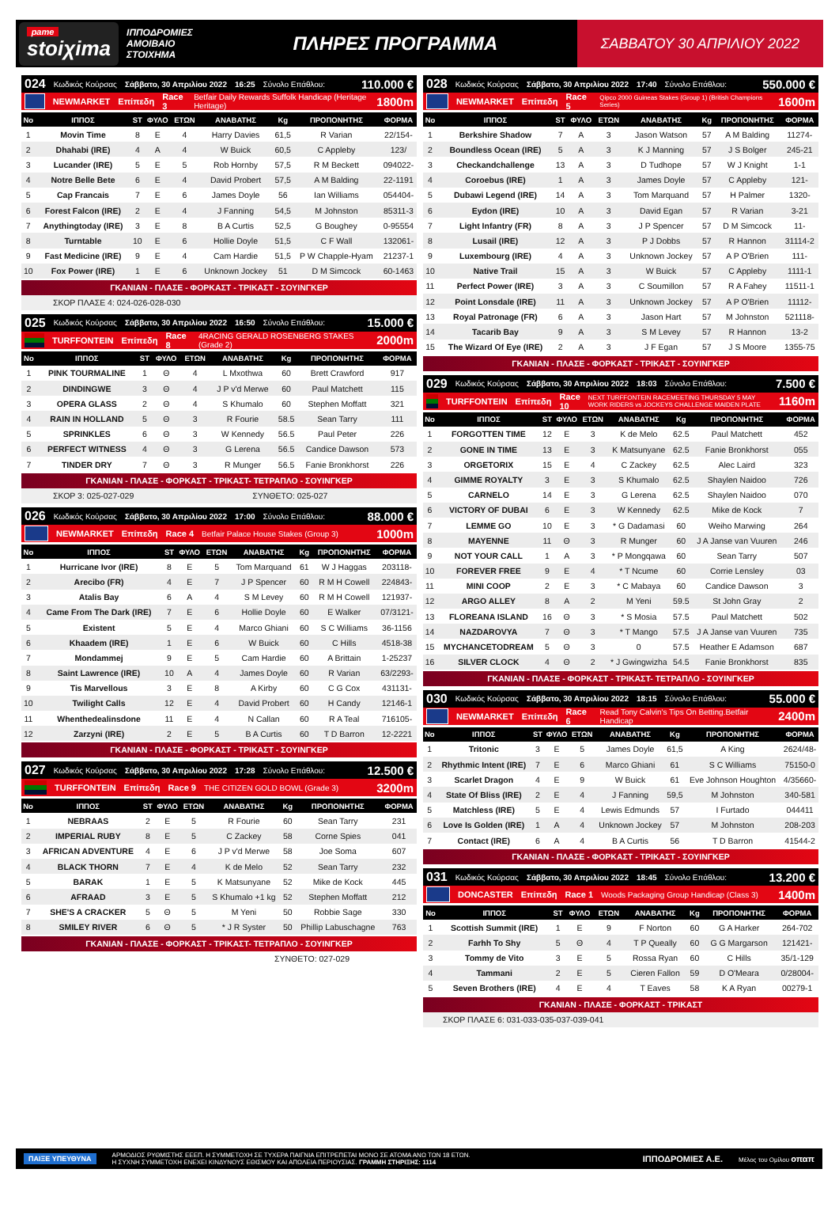pame
stoiχima
ΙΠΠΟΔΡΟΜΙΕΣ ΑΜΟΙΒΑΙΟ ΣΤΟΙΧΗΜΑ
ΠΛΗΡΕΣ ΠΡΟΓΡΑΜΜΑ
ΣΑΒΒΑΤΟΥ 30 ΑΠΡΙΛΙΟΥ 2022
024 Κωδικός Κούρσας Σάββατο, 30 Απριλίου 2022 16:25 Σύνολο Επάθλου: 110.000 €
NEWMARKET Επίπεδη Race 3 Betfair Daily Rewards Suffolk Handicap (Heritage Heritage) 1800m
| Νο | ΙΠΠΟΣ | ST | ΦΥΛΟ | ΕΤΩΝ | ΑΝΑΒΑΤΗΣ | Kg | ΠΡΟΠΟΝΗΤΗΣ | ΦΟΡΜΑ |
| --- | --- | --- | --- | --- | --- | --- | --- | --- |
| 1 | Movin Time | 8 | E | 4 | Harry Davies | 61,5 | R Varian | 22/154- |
| 2 | Dhahabi (IRE) | 4 | A | 4 | W Buick | 60,5 | C Appleby | 123/ |
| 3 | Lucander (IRE) | 5 | E | 5 | Rob Hornby | 57,5 | R M Beckett | 094022- |
| 4 | Notre Belle Bete | 6 | E | 4 | David Probert | 57,5 | A M Balding | 22-1191 |
| 5 | Cap Francais | 7 | E | 6 | James Doyle | 56 | Ian Williams | 054404- |
| 6 | Forest Falcon (IRE) | 2 | E | 4 | J Fanning | 54,5 | M Johnston | 85311-3 |
| 7 | Anythingtoday (IRE) | 3 | E | 8 | B A Curtis | 52,5 | G Boughey | 0-95554 |
| 8 | Turntable | 10 | E | 6 | Hollie Doyle | 51,5 | C F Wall | 132061- |
| 9 | Fast Medicine (IRE) | 9 | E | 4 | Cam Hardie | 51,5 | P W Chapple-Hyam | 21237-1 |
| 10 | Fox Power (IRE) | 1 | E | 6 | Unknown Jockey | 51 | D M Simcock | 60-1463 |
ΓΚΑΝΙΑΝ - ΠΛΑΣΕ - ΦΟΡΚΑΣΤ - ΤΡΙΚΑΣΤ - ΣΟΥΙΝΓΚΕΡ
ΣΚΟΡ ΠΛΑΣΕ 4: 024-026-028-030
025 Κωδικός Κούρσας Σάββατο, 30 Απριλίου 2022 16:50 Σύνολο Επάθλου: 15.000 €
TURFFONTEIN Επίπεδη Race 8 4RACING GERALD ROSENBERG STAKES (Grade 2) 2000m
| Νο | ΙΠΠΟΣ | ST | ΦΥΛΟ | ΕΤΩΝ | ΑΝΑΒΑΤΗΣ | Kg | ΠΡΟΠΟΝΗΤΗΣ | ΦΟΡΜΑ |
| --- | --- | --- | --- | --- | --- | --- | --- | --- |
| 1 | PINK TOURMALINE | 1 | Θ | 4 | L Mxothwa | 60 | Brett Crawford | 917 |
| 2 | DINDINGWE | 3 | Θ | 4 | J P v'd Merwe | 60 | Paul Matchett | 115 |
| 3 | OPERA GLASS | 2 | Θ | 4 | S Khumalo | 60 | Stephen Moffatt | 321 |
| 4 | RAIN IN HOLLAND | 5 | Θ | 3 | R Fourie | 58.5 | Sean Tarry | 111 |
| 5 | SPRINKLES | 6 | Θ | 3 | W Kennedy | 56.5 | Paul Peter | 226 |
| 6 | PERFECT WITNESS | 4 | Θ | 3 | G Lerena | 56.5 | Candice Dawson | 573 |
| 7 | TINDER DRY | 7 | Θ | 3 | R Munger | 56.5 | Fanie Bronkhorst | 226 |
ΓΚΑΝΙΑΝ - ΠΛΑΣΕ - ΦΟΡΚΑΣΤ - ΤΡΙΚΑΣΤ- ΤΕΤΡΑΠΛΟ - ΣΟΥΙΝΓΚΕΡ
ΣΚΟΡ 3: 025-027-029 ΣΥΝΘΕΤΟ: 025-027
026 Κωδικός Κούρσας Σάββατο, 30 Απριλίου 2022 17:00 Σύνολο Επάθλου: 88.000 €
NEWMARKET Επίπεδη Race 4 Betfair Palace House Stakes (Group 3) 1000m
| Νο | ΙΠΠΟΣ | ST | ΦΥΛΟ | ΕΤΩΝ | ΑΝΑΒΑΤΗΣ | Kg | ΠΡΟΠΟΝΗΤΗΣ | ΦΟΡΜΑ |
| --- | --- | --- | --- | --- | --- | --- | --- | --- |
| 1 | Hurricane Ivor (IRE) | 8 | E | 5 | Tom Marquand | 61 | W J Haggas | 203118- |
| 2 | Arecibo (FR) | 4 | E | 7 | J P Spencer | 60 | R M H Cowell | 224843- |
| 3 | Atalis Bay | 6 | A | 4 | S M Levey | 60 | R M H Cowell | 121937- |
| 4 | Came From The Dark (IRE) | 7 | E | 6 | Hollie Doyle | 60 | E Walker | 07/3121- |
| 5 | Existent | 5 | E | 4 | Marco Ghiani | 60 | S C Williams | 36-1156 |
| 6 | Khaadem (IRE) | 1 | E | 6 | W Buick | 60 | C Hills | 4518-38 |
| 7 | Mondammej | 9 | E | 5 | Cam Hardie | 60 | A Brittain | 1-25237 |
| 8 | Saint Lawrence (IRE) | 10 | A | 4 | James Doyle | 60 | R Varian | 63/2293- |
| 9 | Tis Marvellous | 3 | E | 8 | A Kirby | 60 | C G Cox | 431131- |
| 10 | Twilight Calls | 12 | E | 4 | David Probert | 60 | H Candy | 12146-1 |
| 11 | Whenthedealinsdone | 11 | E | 4 | N Callan | 60 | R A Teal | 716105- |
| 12 | Zarzyni (IRE) | 2 | E | 5 | B A Curtis | 60 | T D Barron | 12-2221 |
ΓΚΑΝΙΑΝ - ΠΛΑΣΕ - ΦΟΡΚΑΣΤ - ΤΡΙΚΑΣΤ - ΣΟΥΙΝΓΚΕΡ
027 Κωδικός Κούρσας Σάββατο, 30 Απριλίου 2022 17:28 Σύνολο Επάθλου: 12.500 €
TURFFONTEIN Επίπεδη Race 9 THE CITIZEN GOLD BOWL (Grade 3) 3200m
| Νο | ΙΠΠΟΣ | ST | ΦΥΛΟ | ΕΤΩΝ | ΑΝΑΒΑΤΗΣ | Kg | ΠΡΟΠΟΝΗΤΗΣ | ΦΟΡΜΑ |
| --- | --- | --- | --- | --- | --- | --- | --- | --- |
| 1 | NEBRAAS | 2 | E | 5 | R Fourie | 60 | Sean Tarry | 231 |
| 2 | IMPERIAL RUBY | 8 | E | 5 | C Zackey | 58 | Corne Spies | 041 |
| 3 | AFRICAN ADVENTURE | 4 | E | 6 | J P v'd Merwe | 58 | Joe Soma | 607 |
| 4 | BLACK THORN | 7 | E | 4 | K de Melo | 52 | Sean Tarry | 232 |
| 5 | BARAK | 1 | E | 5 | K Matsunyane | 52 | Mike de Kock | 445 |
| 6 | AFRAAD | 3 | E | 5 | S Khumalo +1 kg | 52 | Stephen Moffatt | 212 |
| 7 | SHE'S A CRACKER | 5 | Θ | 5 | M Yeni | 50 | Robbie Sage | 330 |
| 8 | SMILEY RIVER | 6 | Θ | 5 | * J R Syster | 50 | Phillip Labuschagne | 763 |
ΓΚΑΝΙΑΝ - ΠΛΑΣΕ - ΦΟΡΚΑΣΤ - ΤΡΙΚΑΣΤ- ΤΕΤΡΑΠΛΟ - ΣΟΥΙΝΓΚΕΡ
ΣΥΝΘΕΤΟ: 027-029
028 Κωδικός Κούρσας Σάββατο, 30 Απριλίου 2022 17:40 Σύνολο Επάθλου: 550.000 €
NEWMARKET Επίπεδη Race 5 Qipco 2000 Guineas Stakes (Group 1) (British Champions Series) 1600m
| Νο | ΙΠΠΟΣ | ST | ΦΥΛΟ | ΕΤΩΝ | ΑΝΑΒΑΤΗΣ | Kg | ΠΡΟΠΟΝΗΤΗΣ | ΦΟΡΜΑ |
| --- | --- | --- | --- | --- | --- | --- | --- | --- |
| 1 | Berkshire Shadow | 7 | A | 3 | Jason Watson | 57 | A M Balding | 11274- |
| 2 | Boundless Ocean (IRE) | 5 | A | 3 | K J Manning | 57 | J S Bolger | 245-21 |
| 3 | Checkandchallenge | 13 | A | 3 | D Tudhope | 57 | W J Knight | 1-1 |
| 4 | Coroebus (IRE) | 1 | A | 3 | James Doyle | 57 | C Appleby | 121- |
| 5 | Dubawi Legend (IRE) | 14 | A | 3 | Tom Marquand | 57 | H Palmer | 1320- |
| 6 | Eydon (IRE) | 10 | A | 3 | David Egan | 57 | R Varian | 3-21 |
| 7 | Light Infantry (FR) | 8 | A | 3 | J P Spencer | 57 | D M Simcock | 11- |
| 8 | Lusail (IRE) | 12 | A | 3 | P J Dobbs | 57 | R Hannon | 31114-2 |
| 9 | Luxembourg (IRE) | 4 | A | 3 | Unknown Jockey | 57 | A P O'Brien | 111- |
| 10 | Native Trail | 15 | A | 3 | W Buick | 57 | C Appleby | 1111-1 |
| 11 | Perfect Power (IRE) | 3 | A | 3 | C Soumillon | 57 | R A Fahey | 11511-1 |
| 12 | Point Lonsdale (IRE) | 11 | A | 3 | Unknown Jockey | 57 | A P O'Brien | 11112- |
| 13 | Royal Patronage (FR) | 6 | A | 3 | Jason Hart | 57 | M Johnston | 521118- |
| 14 | Tacarib Bay | 9 | A | 3 | S M Levey | 57 | R Hannon | 13-2 |
| 15 | The Wizard Of Eye (IRE) | 2 | A | 3 | J F Egan | 57 | J S Moore | 1355-75 |
ΓΚΑΝΙΑΝ - ΠΛΑΣΕ - ΦΟΡΚΑΣΤ - ΤΡΙΚΑΣΤ - ΣΟΥΙΝΓΚΕΡ
029 Κωδικός Κούρσας Σάββατο, 30 Απριλίου 2022 18:03 Σύνολο Επάθλου: 7.500 €
TURFFONTEIN Επίπεδη Race 10 NEXT TURFFONTEIN RACEMEETING THURSDAY 5 MAY WORK RIDERS vs JOCKEYS CHALLENGE MAIDEN PLATE 1160m
| Νο | ΙΠΠΟΣ | ST | ΦΥΛΟ | ΕΤΩΝ | ΑΝΑΒΑΤΗΣ | Kg | ΠΡΟΠΟΝΗΤΗΣ | ΦΟΡΜΑ |
| --- | --- | --- | --- | --- | --- | --- | --- | --- |
| 1 | FORGOTTEN TIME | 12 | E | 3 | K de Melo | 62.5 | Paul Matchett | 452 |
| 2 | GONE IN TIME | 13 | E | 3 | K Matsunyane | 62.5 | Fanie Bronkhorst | 055 |
| 3 | ORGETORIX | 15 | E | 4 | C Zackey | 62.5 | Alec Laird | 323 |
| 4 | GIMME ROYALTY | 3 | E | 3 | S Khumalo | 62.5 | Shaylen Naidoo | 726 |
| 5 | CARNELO | 14 | E | 3 | G Lerena | 62.5 | Shaylen Naidoo | 070 |
| 6 | VICTORY OF DUBAI | 6 | E | 3 | W Kennedy | 62.5 | Mike de Kock | 7 |
| 7 | LEMME GO | 10 | E | 3 | * G Dadamasi | 60 | Weiho Marwing | 264 |
| 8 | MAYENNE | 11 | Θ | 3 | R Munger | 60 | J A Janse van Vuuren | 246 |
| 9 | NOT YOUR CALL | 1 | A | 3 | * P Mongqawa | 60 | Sean Tarry | 507 |
| 10 | FOREVER FREE | 9 | E | 4 | * T Ncume | 60 | Corrie Lensley | 03 |
| 11 | MINI COOP | 2 | E | 3 | * C Mabaya | 60 | Candice Dawson | 3 |
| 12 | ARGO ALLEY | 8 | A | 2 | M Yeni | 59.5 | St John Gray | 2 |
| 13 | FLOREANA ISLAND | 16 | Θ | 3 | * S Mosia | 57.5 | Paul Matchett | 502 |
| 14 | NAZDAROVYA | 7 | Θ | 3 | * T Mango | 57.5 | J A Janse van Vuuren | 735 |
| 15 | MYCHANCETODREAM | 5 | Θ | 3 | 0 | 57.5 | Heather E Adamson | 687 |
| 16 | SILVER CLOCK | 4 | Θ | 2 | * J Gwingwizha | 54.5 | Fanie Bronkhorst | 835 |
ΓΚΑΝΙΑΝ - ΠΛΑΣΕ - ΦΟΡΚΑΣΤ - ΤΡΙΚΑΣΤ- ΤΕΤΡΑΠΛΟ - ΣΟΥΙΝΓΚΕΡ
030 Κωδικός Κούρσας Σάββατο, 30 Απριλίου 2022 18:15 Σύνολο Επάθλου: 55.000 €
NEWMARKET Επίπεδη Race 6 Read Tony Calvin's Tips On Betting.Betfair Handicap 2400m
| Νο | ΙΠΠΟΣ | ST | ΦΥΛΟ | ΕΤΩΝ | ΑΝΑΒΑΤΗΣ | Kg | ΠΡΟΠΟΝΗΤΗΣ | ΦΟΡΜΑ |
| --- | --- | --- | --- | --- | --- | --- | --- | --- |
| 1 | Tritonic | 3 | E | 5 | James Doyle | 61,5 | A King | 2624/48- |
| 2 | Rhythmic Intent (IRE) | 7 | E | 6 | Marco Ghiani | 61 | S C Williams | 75150-0 |
| 3 | Scarlet Dragon | 4 | E | 9 | W Buick | 61 | Eve Johnson Houghton | 4/35660- |
| 4 | State Of Bliss (IRE) | 2 | E | 4 | J Fanning | 59,5 | M Johnston | 340-581 |
| 5 | Matchless (IRE) | 5 | E | 4 | Lewis Edmunds | 57 | I Furtado | 044411 |
| 6 | Love Is Golden (IRE) | 1 | A | 4 | Unknown Jockey | 57 | M Johnston | 208-203 |
| 7 | Contact (IRE) | 6 | A | 4 | B A Curtis | 56 | T D Barron | 41544-2 |
ΓΚΑΝΙΑΝ - ΠΛΑΣΕ - ΦΟΡΚΑΣΤ - ΤΡΙΚΑΣΤ - ΣΟΥΙΝΓΚΕΡ
031 Κωδικός Κούρσας Σάββατο, 30 Απριλίου 2022 18:45 Σύνολο Επάθλου: 13.200 €
DONCASTER Επίπεδη Race 1 Woods Packaging Group Handicap (Class 3) 1400m
| Νο | ΙΠΠΟΣ | ST | ΦΥΛΟ | ΕΤΩΝ | ΑΝΑΒΑΤΗΣ | Kg | ΠΡΟΠΟΝΗΤΗΣ | ΦΟΡΜΑ |
| --- | --- | --- | --- | --- | --- | --- | --- | --- |
| 1 | Scottish Summit (IRE) | 1 | E | 9 | F Norton | 60 | G A Harker | 264-702 |
| 2 | Farhh To Shy | 5 | Θ | 4 | T P Queally | 60 | G G Margarson | 121421- |
| 3 | Tommy de Vito | 3 | E | 5 | Rossa Ryan | 60 | C Hills | 35/1-129 |
| 4 | Tammani | 2 | E | 5 | Cieren Fallon | 59 | D O'Meara | 0/28004- |
| 5 | Seven Brothers (IRE) | 4 | E | 4 | T Eaves | 58 | K A Ryan | 00279-1 |
ΓΚΑΝΙΑΝ - ΠΛΑΣΕ - ΦΟΡΚΑΣΤ - ΤΡΙΚΑΣΤ
ΣΚΟΡ ΠΛΑΣΕ 6: 031-033-035-037-039-041
ΠΑΙΞΕ ΥΠΕΥΘΥΝΑ ΑΡΜΟΔΙΟΣ ΡΥΘΜΙΣΤΗΣ ΕΕΕΠ. Η ΣΥΜΜΕΤΟΧΗ ΣΕ ΤΥΧΕΡΑ ΠΑΙΓΝΙΑ ΕΠΙΤΡΕΠΕΤΑΙ ΜΟΝΟ ΣΕ ΑΤΟΜΑ ΑΝΩ ΤΩΝ 18 ΕΤΩΝ.
Η ΣΥΧΝΗ ΣΥΜΜΕΤΟΧΗ ΕΝΕΧΕΙ ΚΙΝΔΥΝΟΥΣ ΕΘΙΣΜΟΥ ΚΑΙ ΑΠΩΛΕΙΑ ΠΕΡΙΟΥΣΙΑΣ. ΓΡΑΜΜΗ ΣΤΗΡΙΞΗΣ: 1114 ΙΠΠΟΔΡΟΜΙΕΣ Α.Ε. Μέλος του Ομίλου οπαπ